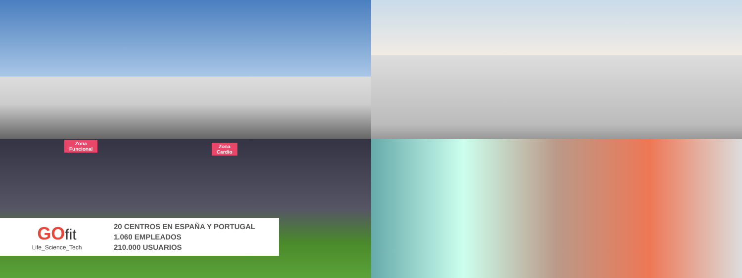Zona
Funcional
Zona
Cardio
GO fit
Life_Science_Tech
20 CENTROS EN ESPAÑA Y PORTUGAL
1.060 EMPLEADOS
210.000 USUARIOS